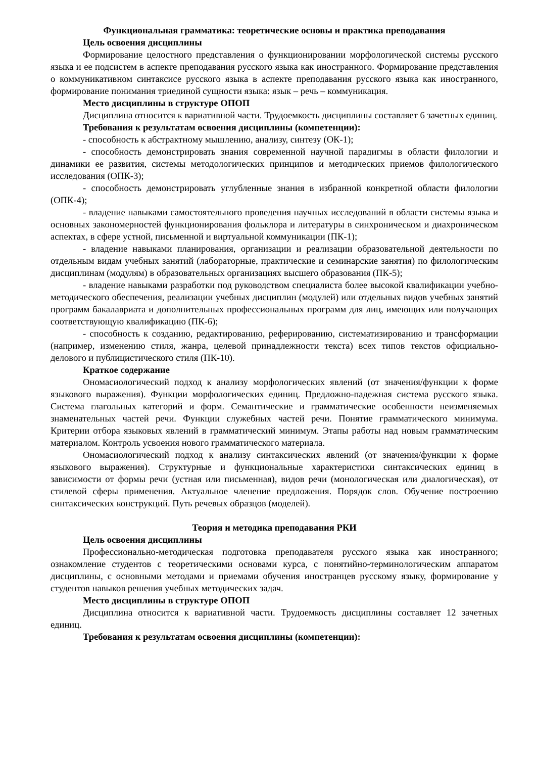Функциональная грамматика: теоретические основы и практика преподавания
Цель освоения дисциплины
Формирование целостного представления о функционировании морфологической системы русского языка и ее подсистем в аспекте преподавания русского языка как иностранного. Формирование представления о коммуникативном синтаксисе русского языка в аспекте преподавания русского языка как иностранного, формирование понимания триединой сущности языка: язык – речь – коммуникация.
Место дисциплины в структуре ОПОП
Дисциплина относится к вариативной части. Трудоемкость дисциплины составляет 6 зачетных единиц.
Требования к результатам освоения дисциплины (компетенции):
- способность к абстрактному мышлению, анализу, синтезу (ОК-1);
- способность демонстрировать знания современной научной парадигмы в области филологии и динамики ее развития, системы методологических принципов и методических приемов филологического исследования (ОПК-3);
- способность демонстрировать углубленные знания в избранной конкретной области филологии (ОПК-4);
- владение навыками самостоятельного проведения научных исследований в области системы языка и основных закономерностей функционирования фольклора и литературы в синхроническом и диахроническом аспектах, в сфере устной, письменной и виртуальной коммуникации (ПК-1);
- владение навыками планирования, организации и реализации образовательной деятельности по отдельным видам учебных занятий (лабораторные, практические и семинарские занятия) по филологическим дисциплинам (модулям) в образовательных организациях высшего образования (ПК-5);
- владение навыками разработки под руководством специалиста более высокой квалификации учебно-методического обеспечения, реализации учебных дисциплин (модулей) или отдельных видов учебных занятий программ бакалавриата и дополнительных профессиональных программ для лиц, имеющих или получающих соответствующую квалификацию (ПК-6);
- способность к созданию, редактированию, реферированию, систематизированию и трансформации (например, изменению стиля, жанра, целевой принадлежности текста) всех типов текстов официально-делового и публицистического стиля (ПК-10).
Краткое содержание
Ономасиологический подход к анализу морфологических явлений (от значения/функции к форме языкового выражения). Функции морфологических единиц. Предложно-падежная система русского языка. Система глагольных категорий и форм. Семантические и грамматические особенности неизменяемых знаменательных частей речи. Функции служебных частей речи. Понятие грамматического минимума. Критерии отбора языковых явлений в грамматический минимум. Этапы работы над новым грамматическим материалом. Контроль усвоения нового грамматического материала.
Ономасиологический подход к анализу синтаксических явлений (от значения/функции к форме языкового выражения). Структурные и функциональные характеристики синтаксических единиц в зависимости от формы речи (устная или письменная), видов речи (монологическая или диалогическая), от стилевой сферы применения. Актуальное членение предложения. Порядок слов. Обучение построению синтаксических конструкций. Путь речевых образцов (моделей).
Теория и методика преподавания РКИ
Цель освоения дисциплины
Профессионально-методическая подготовка преподавателя русского языка как иностранного; ознакомление студентов с теоретическими основами курса, с понятийно-терминологическим аппаратом дисциплины, с основными методами и приемами обучения иностранцев русскому языку, формирование у студентов навыков решения учебных методических задач.
Место дисциплины в структуре ОПОП
Дисциплина относится к вариативной части. Трудоемкость дисциплины составляет 12 зачетных единиц.
Требования к результатам освоения дисциплины (компетенции):